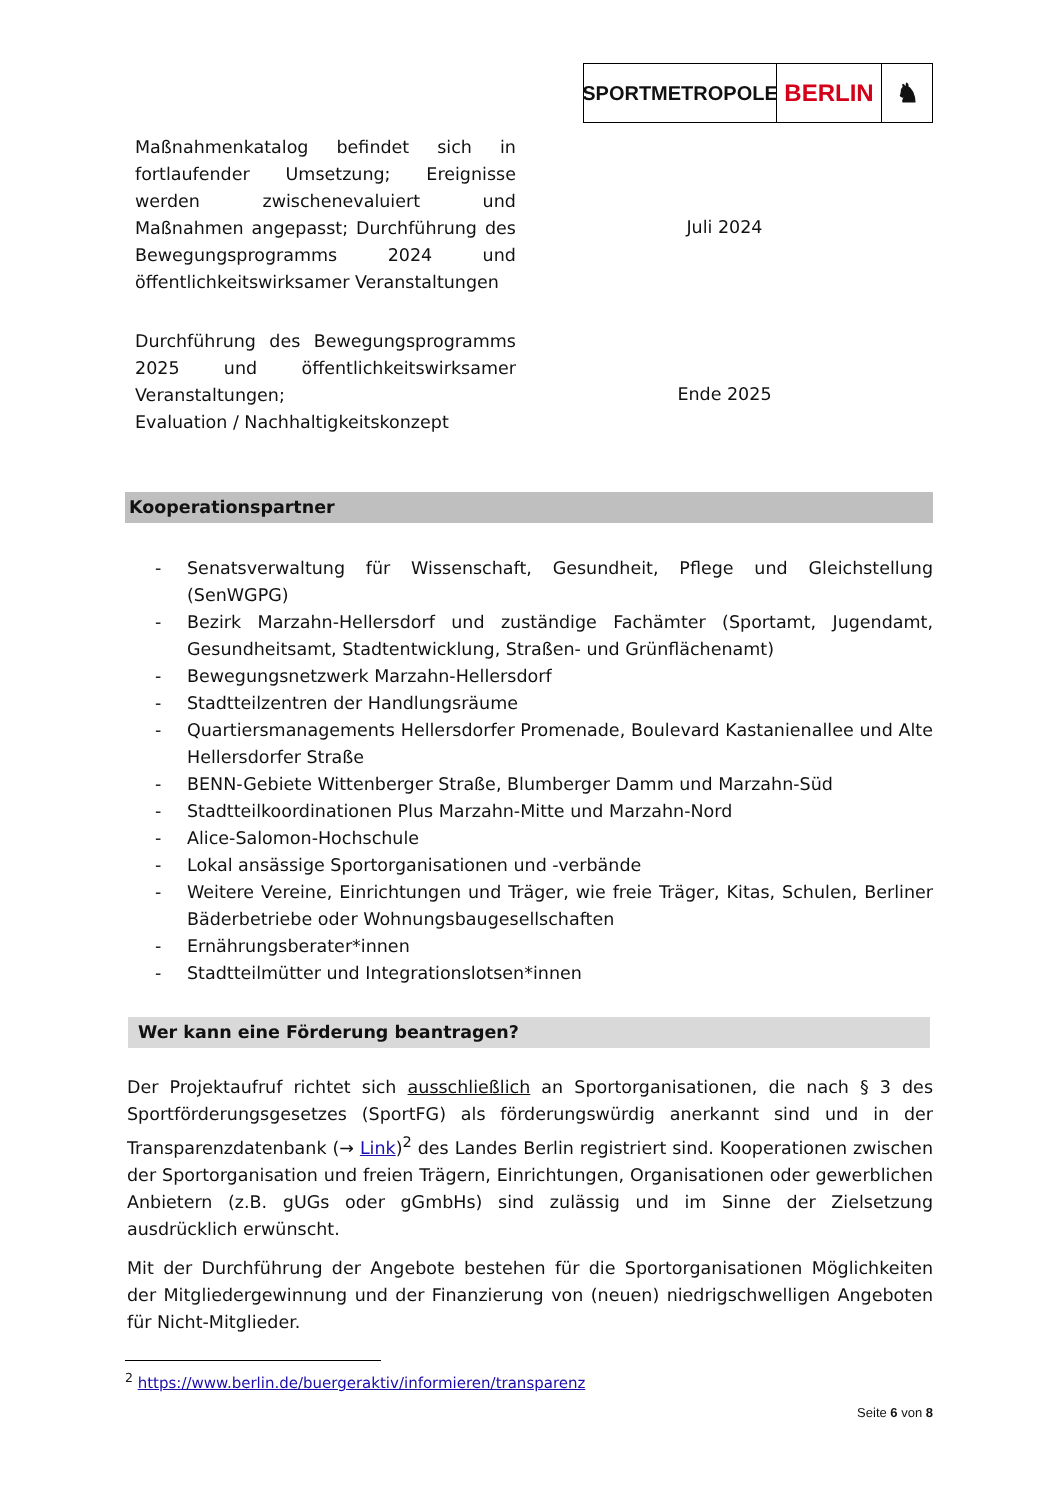SPORTMETROPOLE
BERLIN ♞
| Maßnahmenkatalog befindet sich in fortlaufender Umsetzung; Ereignisse werden zwischenevaluiert und Maßnahmen angepasst; Durchführung des Bewegungsprogramms 2024 und öffentlichkeitswirksamer Veranstaltungen | Juli 2024 |
| Durchführung des Bewegungsprogramms 2025 und öffentlichkeitswirksamer Veranstaltungen; Evaluation / Nachhaltigkeitskonzept | Ende 2025 |
Kooperationspartner
- Senatsverwaltung für Wissenschaft, Gesundheit, Pflege und Gleichstellung (SenWGPG)
- Bezirk Marzahn-Hellersdorf und zuständige Fachämter (Sportamt, Jugendamt, Gesundheitsamt, Stadtentwicklung, Straßen- und Grünflächenamt)
- Bewegungsnetzwerk Marzahn-Hellersdorf
- Stadtteilzentren der Handlungsräume
- Quartiersmanagements Hellersdorfer Promenade, Boulevard Kastanienallee und Alte Hellersdorfer Straße
- BENN-Gebiete Wittenberger Straße, Blumberger Damm und Marzahn-Süd
- Stadtteilkoordinationen Plus Marzahn-Mitte und Marzahn-Nord
- Alice-Salomon-Hochschule
- Lokal ansässige Sportorganisationen und -verbände
- Weitere Vereine, Einrichtungen und Träger, wie freie Träger, Kitas, Schulen, Berliner Bäderbetriebe oder Wohnungsbaugesellschaften
- Ernährungsberater*innen
- Stadtteilmütter und Integrationslotsen*innen
Wer kann eine Förderung beantragen?
Der Projektaufruf richtet sich ausschließlich an Sportorganisationen, die nach § 3 des Sportförderungsgesetzes (SportFG) als förderungswürdig anerkannt sind und in der Transparenzdatenbank (→ Link)<sup>2</sup> des Landes Berlin registriert sind. Kooperationen zwischen der Sportorganisation und freien Trägern, Einrichtungen, Organisationen oder gewerblichen Anbietern (z.B. gUGs oder gGmbHs) sind zulässig und im Sinne der Zielsetzung ausdrücklich erwünscht.
Mit der Durchführung der Angebote bestehen für die Sportorganisationen Möglichkeiten der Mitgliedergewinnung und der Finanzierung von (neuen) niedrigschwelligen Angeboten für Nicht-Mitglieder.
<sup>2</sup> https://www.berlin.de/buergeraktiv/informieren/transparenz
Seite 6 von 8